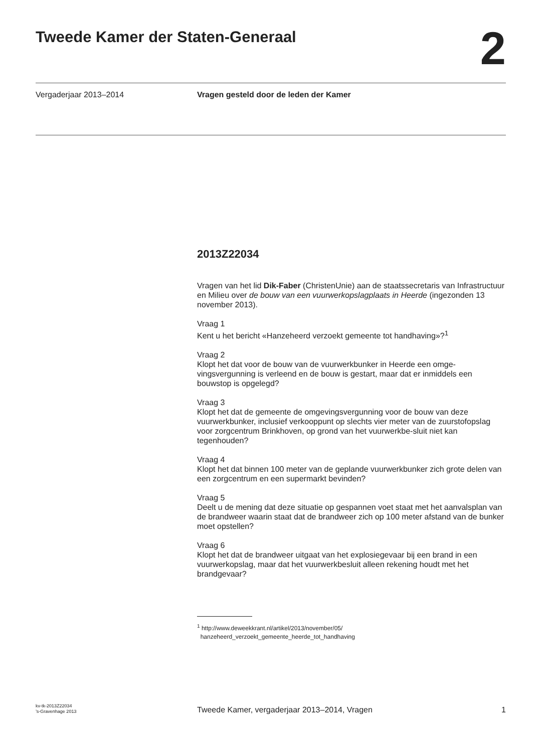Tweede Kamer der Staten-Generaal
2
Vergaderjaar 2013–2014 Vragen gesteld door de leden der Kamer
2013Z22034
Vragen van het lid Dik-Faber (ChristenUnie) aan de staatssecretaris van Infrastructuur en Milieu over de bouw van een vuurwerkopslagplaats in Heerde (ingezonden 13 november 2013).
Vraag 1
Kent u het bericht «Hanzeheerd verzoekt gemeente tot handhaving»?<sup>1</sup>
Vraag 2
Klopt het dat voor de bouw van de vuurwerkbunker in Heerde een omge-vingsvergunning is verleend en de bouw is gestart, maar dat er inmiddels een bouwstop is opgelegd?
Vraag 3
Klopt het dat de gemeente de omgevingsvergunning voor de bouw van deze vuurwerkbunker, inclusief verkooppunt op slechts vier meter van de zuurstofopslag voor zorgcentrum Brinkhoven, op grond van het vuurwerkbe-sluit niet kan tegenhouden?
Vraag 4
Klopt het dat binnen 100 meter van de geplande vuurwerkbunker zich grote delen van een zorgcentrum en een supermarkt bevinden?
Vraag 5
Deelt u de mening dat deze situatie op gespannen voet staat met het aanvalsplan van de brandweer waarin staat dat de brandweer zich op 100 meter afstand van de bunker moet opstellen?
Vraag 6
Klopt het dat de brandweer uitgaat van het explosiegevaar bij een brand in een vuurwerkopslag, maar dat het vuurwerkbesluit alleen rekening houdt met het brandgevaar?
<sup>1</sup> http://www.deweekkrant.nl/artikel/2013/november/05/
hanzeheerd_verzoekt_gemeente_heerde_tot_handhaving
kv-tk-2013Z22034
’s-Gravenhage 2013
Tweede Kamer, vergaderjaar 2013–2014, Vragen
1